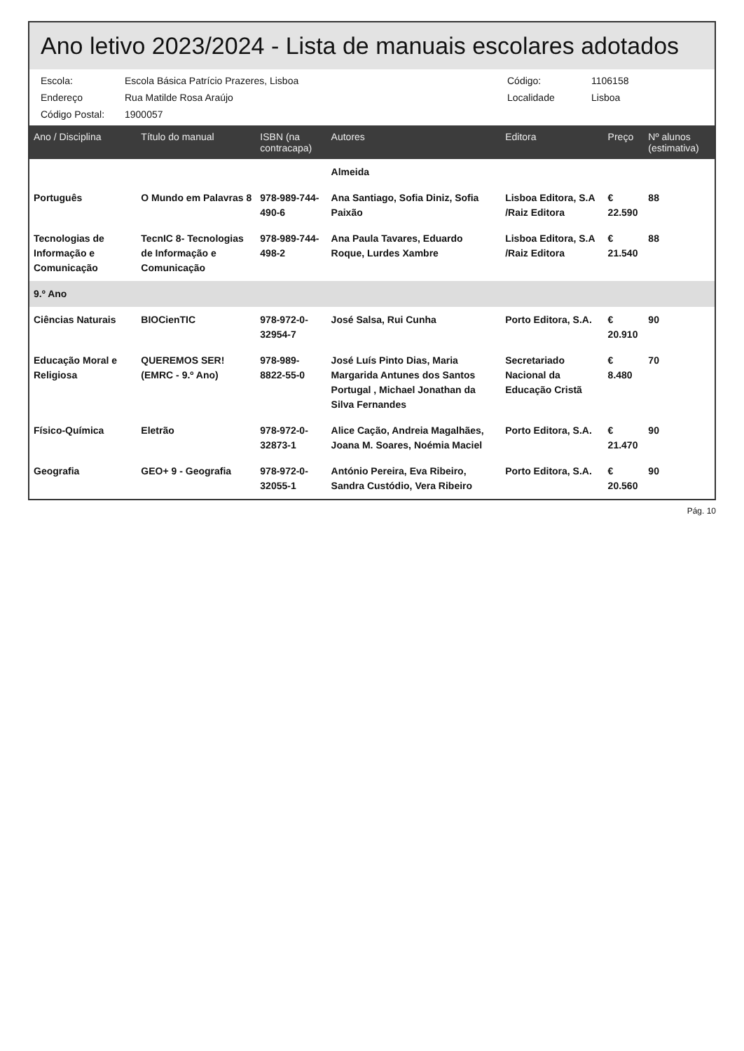Ano letivo 2023/2024 - Lista de manuais escolares adotados
Escola:
Escola Básica Patrício Prazeres, Lisboa
Código:
1106158
Endereço
Rua Matilde Rosa Araújo
Localidade
Lisboa
Código Postal:
1900057
| Ano / Disciplina | Título do manual | ISBN (na contracapa) | Autores | Editora | Preço | Nº alunos (estimativa) |
| --- | --- | --- | --- | --- | --- | --- |
| | | | Almeida | | | |
| Português | O Mundo em Palavras 8 | 978-989-744-490-6 | Ana Santiago, Sofia Diniz, Sofia Paixão | Lisboa Editora, S.A /Raiz Editora | € 22.590 | 88 |
| Tecnologias de Informação e Comunicação | TecnIC 8- Tecnologias de Informação e Comunicação | 978-989-744-498-2 | Ana Paula Tavares, Eduardo Roque, Lurdes Xambre | Lisboa Editora, S.A /Raiz Editora | € 21.540 | 88 |
| 9.º Ano | | | | | | |
| Ciências Naturais | BIOCienTIC | 978-972-0-32954-7 | José Salsa, Rui Cunha | Porto Editora, S.A. | € 20.910 | 90 |
| Educação Moral e Religiosa | QUEREMOS SER! (EMRC - 9.º Ano) | 978-989-8822-55-0 | José Luís Pinto Dias, Maria Margarida Antunes dos Santos Portugal , Michael Jonathan da Silva Fernandes | Secretariado Nacional da Educação Cristã | € 8.480 | 70 |
| Físico-Química | Eletrão | 978-972-0-32873-1 | Alice Cação, Andreia Magalhães, Joana M. Soares, Noémia Maciel | Porto Editora, S.A. | € 21.470 | 90 |
| Geografia | GEO+ 9 - Geografia | 978-972-0-32055-1 | António Pereira, Eva Ribeiro, Sandra Custódio, Vera Ribeiro | Porto Editora, S.A. | € 20.560 | 90 |
Pág. 10